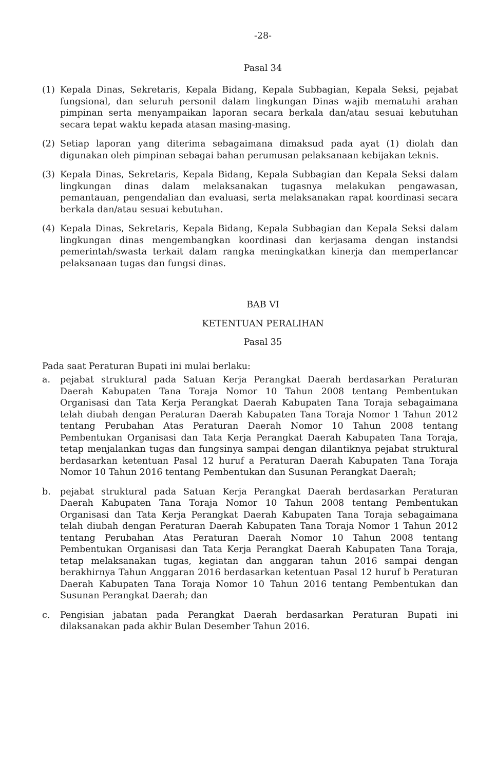-28-
Pasal 34
(1) Kepala Dinas, Sekretaris, Kepala Bidang, Kepala Subbagian, Kepala Seksi, pejabat fungsional, dan seluruh personil dalam lingkungan Dinas wajib mematuhi arahan pimpinan serta menyampaikan laporan secara berkala dan/atau sesuai kebutuhan secara tepat waktu kepada atasan masing-masing.
(2) Setiap laporan yang diterima sebagaimana dimaksud pada ayat (1) diolah dan digunakan oleh pimpinan sebagai bahan perumusan pelaksanaan kebijakan teknis.
(3) Kepala Dinas, Sekretaris, Kepala Bidang, Kepala Subbagian dan Kepala Seksi dalam lingkungan dinas dalam melaksanakan tugasnya melakukan pengawasan, pemantauan, pengendalian dan evaluasi, serta melaksanakan rapat koordinasi secara berkala dan/atau sesuai kebutuhan.
(4) Kepala Dinas, Sekretaris, Kepala Bidang, Kepala Subbagian dan Kepala Seksi dalam lingkungan dinas mengembangkan koordinasi dan kerjasama dengan instandsi pemerintah/swasta terkait dalam rangka meningkatkan kinerja dan memperlancar pelaksanaan tugas dan fungsi dinas.
BAB VI
KETENTUAN PERALIHAN
Pasal 35
Pada saat Peraturan Bupati ini mulai berlaku:
a. pejabat struktural pada Satuan Kerja Perangkat Daerah berdasarkan Peraturan Daerah Kabupaten Tana Toraja Nomor 10 Tahun 2008 tentang Pembentukan Organisasi dan Tata Kerja Perangkat Daerah Kabupaten Tana Toraja sebagaimana telah diubah dengan Peraturan Daerah Kabupaten Tana Toraja Nomor 1 Tahun 2012 tentang Perubahan Atas Peraturan Daerah Nomor 10 Tahun 2008 tentang Pembentukan Organisasi dan Tata Kerja Perangkat Daerah Kabupaten Tana Toraja, tetap menjalankan tugas dan fungsinya sampai dengan dilantiknya pejabat struktural berdasarkan ketentuan Pasal 12 huruf a Peraturan Daerah Kabupaten Tana Toraja Nomor 10 Tahun 2016 tentang Pembentukan dan Susunan Perangkat Daerah;
b. pejabat struktural pada Satuan Kerja Perangkat Daerah berdasarkan Peraturan Daerah Kabupaten Tana Toraja Nomor 10 Tahun 2008 tentang Pembentukan Organisasi dan Tata Kerja Perangkat Daerah Kabupaten Tana Toraja sebagaimana telah diubah dengan Peraturan Daerah Kabupaten Tana Toraja Nomor 1 Tahun 2012 tentang Perubahan Atas Peraturan Daerah Nomor 10 Tahun 2008 tentang Pembentukan Organisasi dan Tata Kerja Perangkat Daerah Kabupaten Tana Toraja, tetap melaksanakan tugas, kegiatan dan anggaran tahun 2016 sampai dengan berakhirnya Tahun Anggaran 2016 berdasarkan ketentuan Pasal 12 huruf b Peraturan Daerah Kabupaten Tana Toraja Nomor 10 Tahun 2016 tentang Pembentukan dan Susunan Perangkat Daerah; dan
c. Pengisian jabatan pada Perangkat Daerah berdasarkan Peraturan Bupati ini dilaksanakan pada akhir Bulan Desember Tahun 2016.